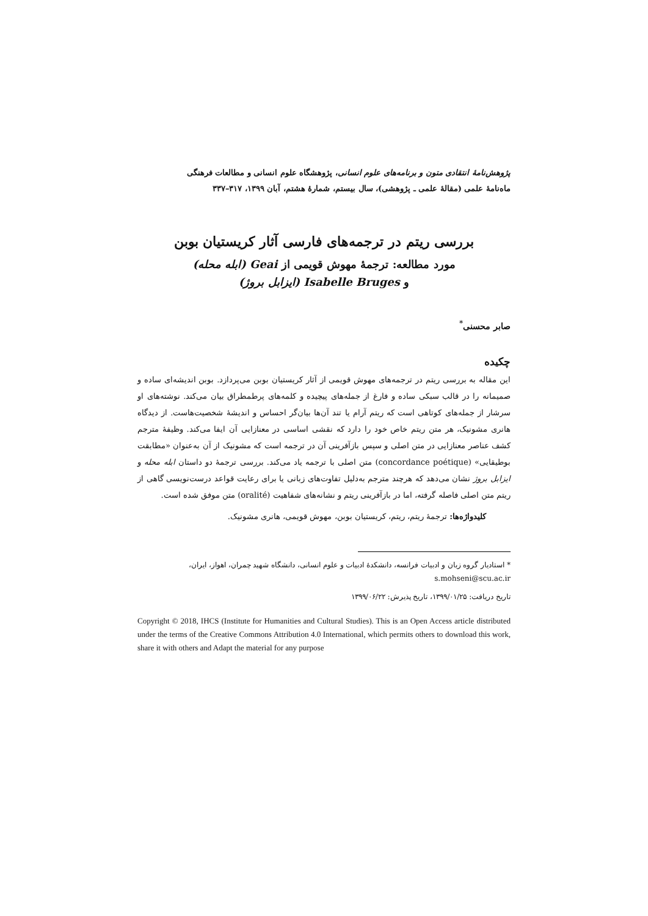پژوهش‌نامهٔ انتقادی متون و برنامه‌های علوم انسانی، پژوهشگاه علوم انسانی و مطالعات فرهنگی
ماه‌نامهٔ علمی (مقالهٔ علمی ـ پژوهشی)، سال بیستم، شمارهٔ هشتم، آبان ۱۳۹۹، ۳۱۷–۳۳۷
بررسی ریتم در ترجمه‌های فارسی آثار کریستیان بوبن
مورد مطالعه: ترجمهٔ مهوش قویمی از Geai (ابله محله)
و Isabelle Bruges (ایزابل بروژ)
صابر محسنی<sup>*</sup>
چکیده
این مقاله به بررسی ریتم در ترجمه‌های مهوش قویمی از آثار کریستیان بوبن می‌پردازد. بوبن اندیشه‌ای ساده و صمیمانه را در قالب سبکی ساده و فارغ از جمله‌های پیچیده و کلمه‌های پرطمطراق بیان می‌کند. نوشته‌های او سرشار از جمله‌های کوتاهی است که ریتم آرام یا تند آن‌ها بیان‌گر احساس و اندیشهٔ شخصیت‌هاست. از دیدگاه هانری مشونیک، هر متن ریتم خاص خود را دارد که نقشی اساسی در معنازایی آن ایفا می‌کند. وظیفهٔ مترجم کشف عناصر معنازایی در متن اصلی و سپس بازآفرینی آن در ترجمه است که مشونیک از آن به‌عنوان «مطابقت بوطیقایی» (concordance poétique) متن اصلی با ترجمه یاد می‌کند. بررسی ترجمهٔ دو داستان ابله محله و ایزابل بروژ نشان می‌دهد که هرچند مترجم به‌دلیل تفاوت‌های زبانی یا برای رعایت قواعد درست‌نویسی گاهی از ریتم متن اصلی فاصله گرفته، اما در بازآفرینی ریتم و نشانه‌های شفاهیت (oralité) متن موفق شده است.
کلیدواژه‌ها: ترجمهٔ ریتم، ریتم، کریستیان بوبن، مهوش قویمی، هانری مشونیک.
* استادیار گروه زبان و ادبیات فرانسه، دانشکدهٔ ادبیات و علوم انسانی، دانشگاه شهید چمران، اهواز، ایران، s.mohseni@scu.ac.ir
تاریخ دریافت: ۱۳۹۹/۰۱/۲۵، تاریخ پذیرش: ۱۳۹۹/۰۶/۲۲
Copyright © 2018, IHCS (Institute for Humanities and Cultural Studies). This is an Open Access article distributed under the terms of the Creative Commons Attribution 4.0 International, which permits others to download this work, share it with others and Adapt the material for any purpose